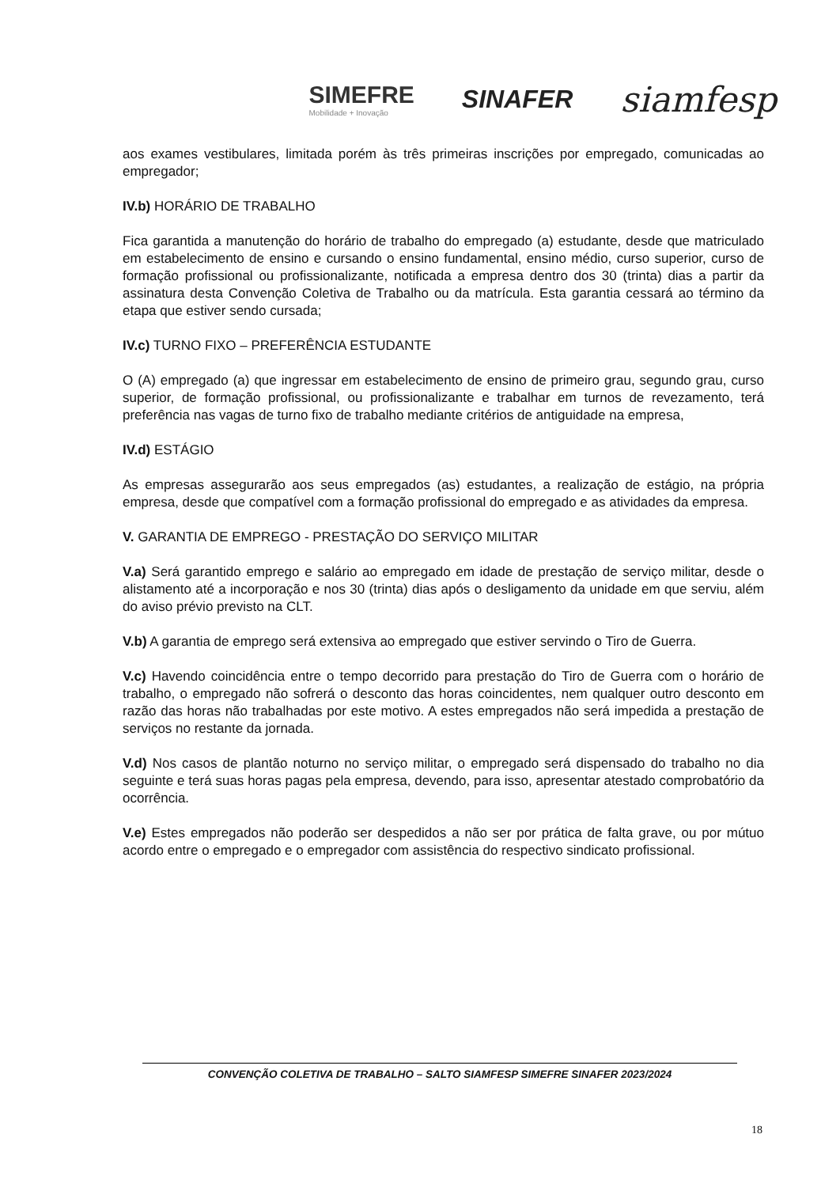SIMEFRE
Mobilidade + Inovação
SINAFER
siamfesp
aos exames vestibulares, limitada porém às três primeiras inscrições por empregado, comunicadas ao empregador;
IV.b) HORÁRIO DE TRABALHO
Fica garantida a manutenção do horário de trabalho do empregado (a) estudante, desde que matriculado em estabelecimento de ensino e cursando o ensino fundamental, ensino médio, curso superior, curso de formação profissional ou profissionalizante, notificada a empresa dentro dos 30 (trinta) dias a partir da assinatura desta Convenção Coletiva de Trabalho ou da matrícula. Esta garantia cessará ao término da etapa que estiver sendo cursada;
IV.c) TURNO FIXO – PREFERÊNCIA ESTUDANTE
O (A) empregado (a) que ingressar em estabelecimento de ensino de primeiro grau, segundo grau, curso superior, de formação profissional, ou profissionalizante e trabalhar em turnos de revezamento, terá preferência nas vagas de turno fixo de trabalho mediante critérios de antiguidade na empresa,
IV.d) ESTÁGIO
As empresas assegurarão aos seus empregados (as) estudantes, a realização de estágio, na própria empresa, desde que compatível com a formação profissional do empregado e as atividades da empresa.
V. GARANTIA DE EMPREGO - PRESTAÇÃO DO SERVIÇO MILITAR
V.a) Será garantido emprego e salário ao empregado em idade de prestação de serviço militar, desde o alistamento até a incorporação e nos 30 (trinta) dias após o desligamento da unidade em que serviu, além do aviso prévio previsto na CLT.
V.b) A garantia de emprego será extensiva ao empregado que estiver servindo o Tiro de Guerra.
V.c) Havendo coincidência entre o tempo decorrido para prestação do Tiro de Guerra com o horário de trabalho, o empregado não sofrerá o desconto das horas coincidentes, nem qualquer outro desconto em razão das horas não trabalhadas por este motivo. A estes empregados não será impedida a prestação de serviços no restante da jornada.
V.d) Nos casos de plantão noturno no serviço militar, o empregado será dispensado do trabalho no dia seguinte e terá suas horas pagas pela empresa, devendo, para isso, apresentar atestado comprobatório da ocorrência.
V.e) Estes empregados não poderão ser despedidos a não ser por prática de falta grave, ou por mútuo acordo entre o empregado e o empregador com assistência do respectivo sindicato profissional.
CONVENÇÃO COLETIVA DE TRABALHO – SALTO SIAMFESP SIMEFRE SINAFER 2023/2024
18